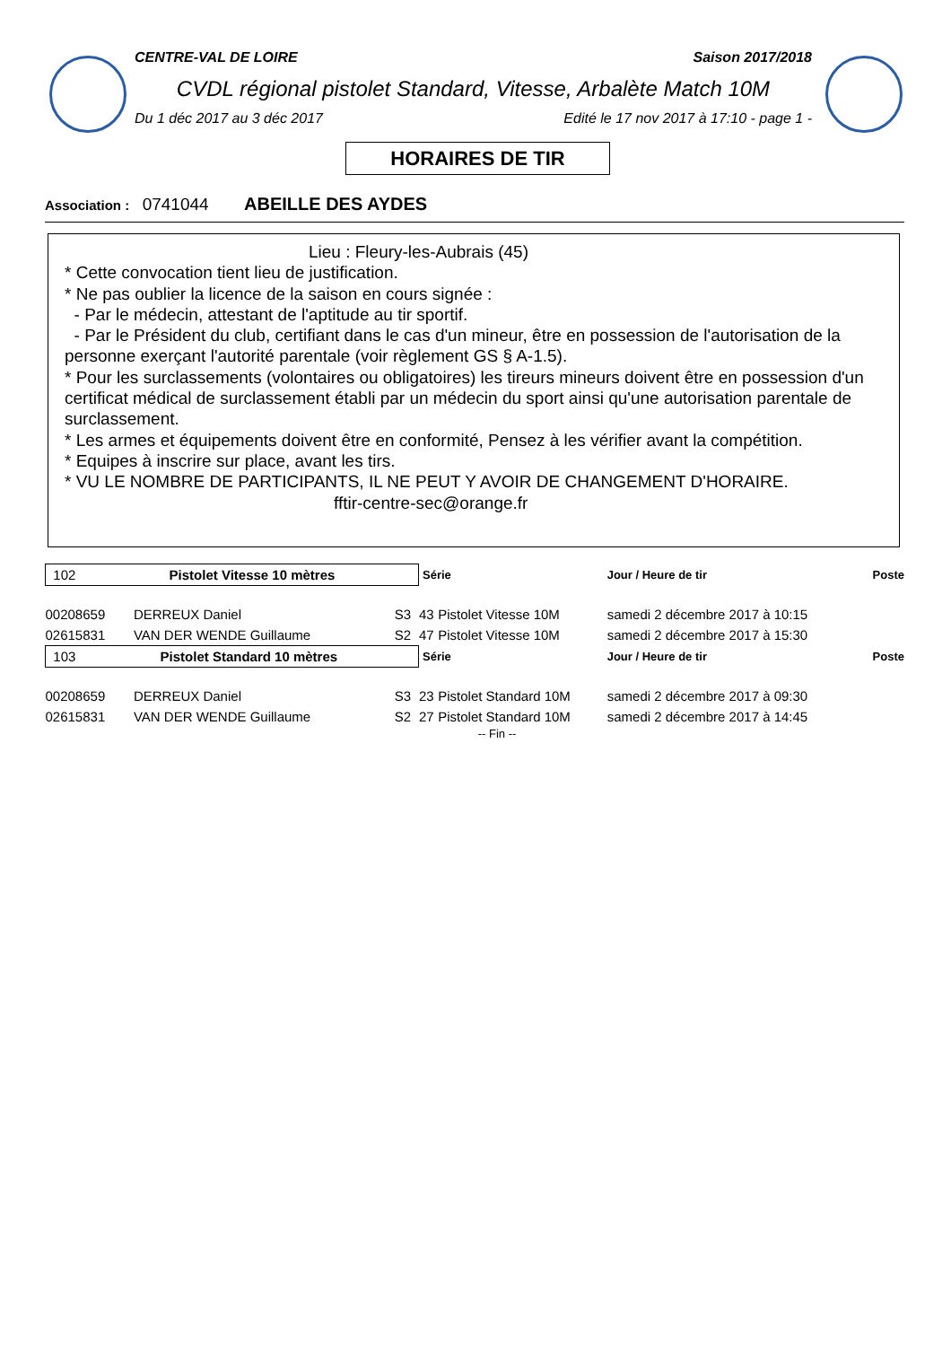CENTRE-VAL DE LOIRE Saison 2017/2018
CVDL régional pistolet Standard, Vitesse, Arbalète Match 10M
Du 1 déc 2017 au 3 déc 2017 Edité le 17 nov 2017 à 17:10 - page 1 -
HORAIRES DE TIR
Association : 0741044 ABEILLE DES AYDES
Lieu : Fleury-les-Aubrais (45)
* Cette convocation tient lieu de justification.
* Ne pas oublier la licence de la saison en cours signée :
- Par le médecin, attestant de l'aptitude au tir sportif.
- Par le Président du club, certifiant dans le cas d'un mineur, être en possession de l'autorisation de la personne exerçant l'autorité parentale (voir règlement GS § A-1.5).
* Pour les surclassements (volontaires ou obligatoires) les tireurs mineurs doivent être en possession d'un certificat médical de surclassement établi par un médecin du sport ainsi qu'une autorisation parentale de surclassement.
* Les armes et équipements doivent être en conformité, Pensez à les vérifier avant la compétition.
* Equipes à inscrire sur place, avant les tirs.
* VU LE NOMBRE DE PARTICIPANTS, IL NE PEUT Y AVOIR DE CHANGEMENT D'HORAIRE.
fftir-centre-sec@orange.fr
| 102 Pistolet Vitesse 10 mètres | | | Série | | Jour / Heure de tir | Poste |
| --- | --- | --- | --- | --- | --- | --- |
| 00208659 | DERREUX Daniel | S3 | 43 | Pistolet Vitesse 10M | samedi 2 décembre 2017 à 10:15 | |
| 02615831 | VAN DER WENDE Guillaume | S2 | 47 | Pistolet Vitesse 10M | samedi 2 décembre 2017 à 15:30 | |
| 103 Pistolet Standard 10 mètres | | | Série | | Jour / Heure de tir | Poste |
| 00208659 | DERREUX Daniel | S3 | 23 | Pistolet Standard 10M | samedi 2 décembre 2017 à 09:30 | |
| 02615831 | VAN DER WENDE Guillaume | S2 | 27 | Pistolet Standard 10M | samedi 2 décembre 2017 à 14:45 | |
-- Fin --